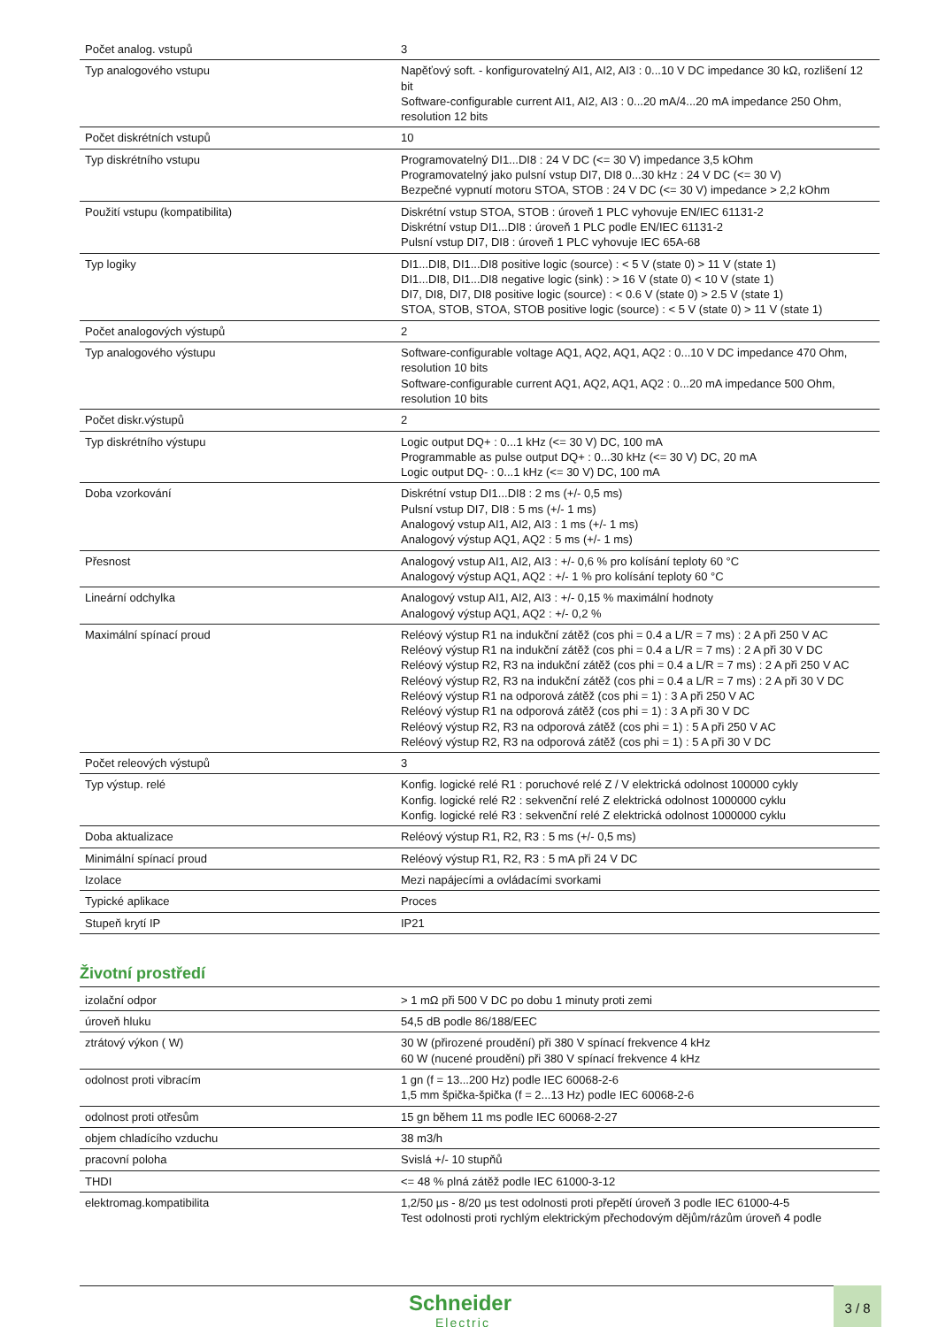| Počet analog. vstupů | 3 |
| Typ analogového vstupu | Napěťový soft. - konfigurovatelný AI1, AI2, AI3 : 0...10 V DC impedance 30 kΩ, rozlišení 12 bit Software-configurable current AI1, AI2, AI3 : 0...20 mA/4...20 mA impedance 250 Ohm, resolution 12 bits |
| Počet diskrétních vstupů | 10 |
| Typ diskrétního vstupu | Programovatelný DI1...DI8 : 24 V DC (<= 30 V) impedance 3,5 kOhm Programovatelný jako pulsní vstup DI7, DI8 0...30 kHz : 24 V DC (<= 30 V) Bezpečné vypnutí motoru STOA, STOB : 24 V DC (<= 30 V) impedance > 2,2 kOhm |
| Použití vstupu (kompatibilita) | Diskrétní vstup STOA, STOB : úroveň 1 PLC vyhovuje EN/IEC 61131-2 Diskrétní vstup DI1...DI8 : úroveň 1 PLC podle EN/IEC 61131-2 Pulsní vstup DI7, DI8 : úroveň 1 PLC vyhovuje IEC 65A-68 |
| Typ logiky | DI1...DI8, DI1...DI8 positive logic (source) : < 5 V (state 0) > 11 V (state 1) DI1...DI8, DI1...DI8 negative logic (sink) : > 16 V (state 0) < 10 V (state 1) DI7, DI8, DI7, DI8 positive logic (source) : < 0.6 V (state 0) > 2.5 V (state 1) STOA, STOB, STOA, STOB positive logic (source) : < 5 V (state 0) > 11 V (state 1) |
| Počet analogových výstupů | 2 |
| Typ analogového výstupu | Software-configurable voltage AQ1, AQ2, AQ1, AQ2 : 0...10 V DC impedance 470 Ohm, resolution 10 bits Software-configurable current AQ1, AQ2, AQ1, AQ2 : 0...20 mA impedance 500 Ohm, resolution 10 bits |
| Počet diskr.výstupů | 2 |
| Typ diskrétního výstupu | Logic output DQ+ : 0...1 kHz (<= 30 V) DC, 100 mA Programmable as pulse output DQ+ : 0...30 kHz (<= 30 V) DC, 20 mA Logic output DQ- : 0...1 kHz (<= 30 V) DC, 100 mA |
| Doba vzorkování | Diskrétní vstup DI1...DI8 : 2 ms (+/- 0,5 ms) Pulsní vstup DI7, DI8 : 5 ms (+/- 1 ms) Analogový vstup AI1, AI2, AI3 : 1 ms (+/- 1 ms) Analogový výstup AQ1, AQ2 : 5 ms (+/- 1 ms) |
| Přesnost | Analogový vstup AI1, AI2, AI3 : +/- 0,6 % pro kolísání teploty 60 °C Analogový výstup AQ1, AQ2 : +/- 1 % pro kolísání teploty 60 °C |
| Lineární odchylka | Analogový vstup AI1, AI2, AI3 : +/- 0,15 % maximální hodnoty Analogový výstup AQ1, AQ2 : +/- 0,2 % |
| Maximální spínací proud | Reléový výstup R1 na indukční zátěž (cos phi = 0.4 a L/R = 7 ms) : 2 A při 250 V AC Reléový výstup R1 na indukční zátěž (cos phi = 0.4 a L/R = 7 ms) : 2 A při 30 V DC Reléový výstup R2, R3 na indukční zátěž (cos phi = 0.4 a L/R = 7 ms) : 2 A při 250 V AC Reléový výstup R2, R3 na indukční zátěž (cos phi = 0.4 a L/R = 7 ms) : 2 A při 30 V DC Reléový výstup R1 na odporová zátěž (cos phi = 1) : 3 A při 250 V AC Reléový výstup R1 na odporová zátěž (cos phi = 1) : 3 A při 30 V DC Reléový výstup R2, R3 na odporová zátěž (cos phi = 1) : 5 A při 250 V AC Reléový výstup R2, R3 na odporová zátěž (cos phi = 1) : 5 A při 30 V DC |
| Počet releových výstupů | 3 |
| Typ výstup. relé | Konfig. logické relé R1 : poruchové relé Z / V elektrická odolnost 100000 cykly Konfig. logické relé R2 : sekvenční relé Z elektrická odolnost 1000000 cyklu Konfig. logické relé R3 : sekvenční relé Z elektrická odolnost 1000000 cyklu |
| Doba aktualizace | Reléový výstup R1, R2, R3 : 5 ms (+/- 0,5 ms) |
| Minimální spínací proud | Reléový výstup R1, R2, R3 : 5 mA při 24 V DC |
| Izolace | Mezi napájecími a ovládacími svorkami |
| Typické aplikace | Proces |
| Stupeň krytí IP | IP21 |
Životní prostředí
| izolační odpor | > 1 mΩ při 500 V DC po dobu 1 minuty proti zemi |
| úroveň hluku | 54,5 dB podle 86/188/EEC |
| ztrátový výkon ( W) | 30 W (přirozené proudění) při 380 V spínací frekvence 4 kHz 60 W (nucené proudění) při 380 V spínací frekvence 4 kHz |
| odolnost proti vibracím | 1 gn (f = 13...200 Hz) podle IEC 60068-2-6 1,5 mm špička-špička (f = 2...13 Hz) podle IEC 60068-2-6 |
| odolnost proti otřesům | 15 gn během 11 ms podle IEC 60068-2-27 |
| objem chladícího vzduchu | 38 m3/h |
| pracovní poloha | Svislá +/- 10 stupňů |
| THDI | <= 48 % plná zátěž podle IEC 61000-3-12 |
| elektromag.kompatibilita | 1,2/50 µs - 8/20 µs test odolnosti proti přepětí úroveň 3 podle IEC 61000-4-5 Test odolnosti proti rychlým elektrickým přechodovým dějům/rázům úroveň 4 podle |
Schneider
Electric
3 / 8